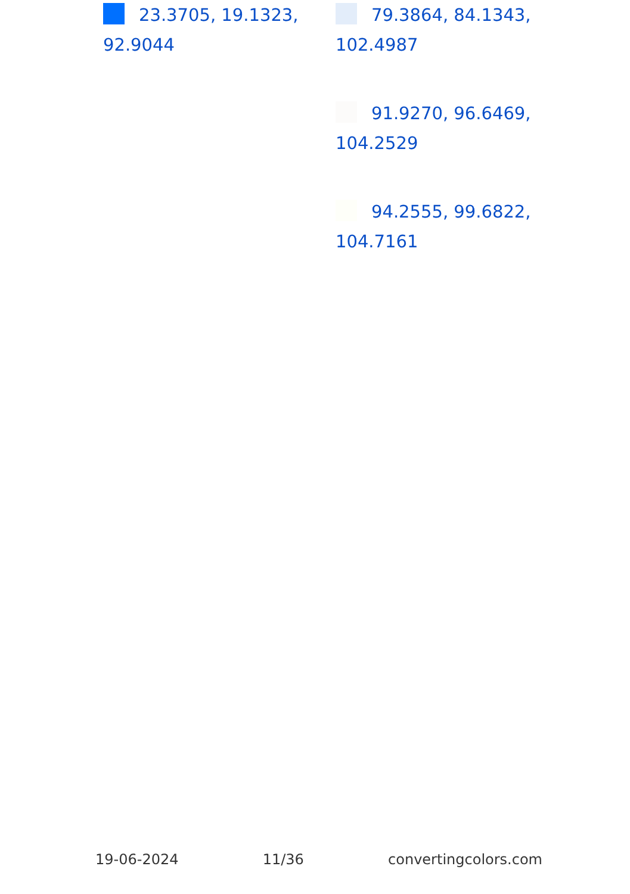23.3705, 19.1323, 92.9044 79.3864, 84.1343, 102.4987
91.9270, 96.6469, 104.2529
94.2555, 99.6822, 104.7161
19-06-2024 11/36 convertingcolors.com